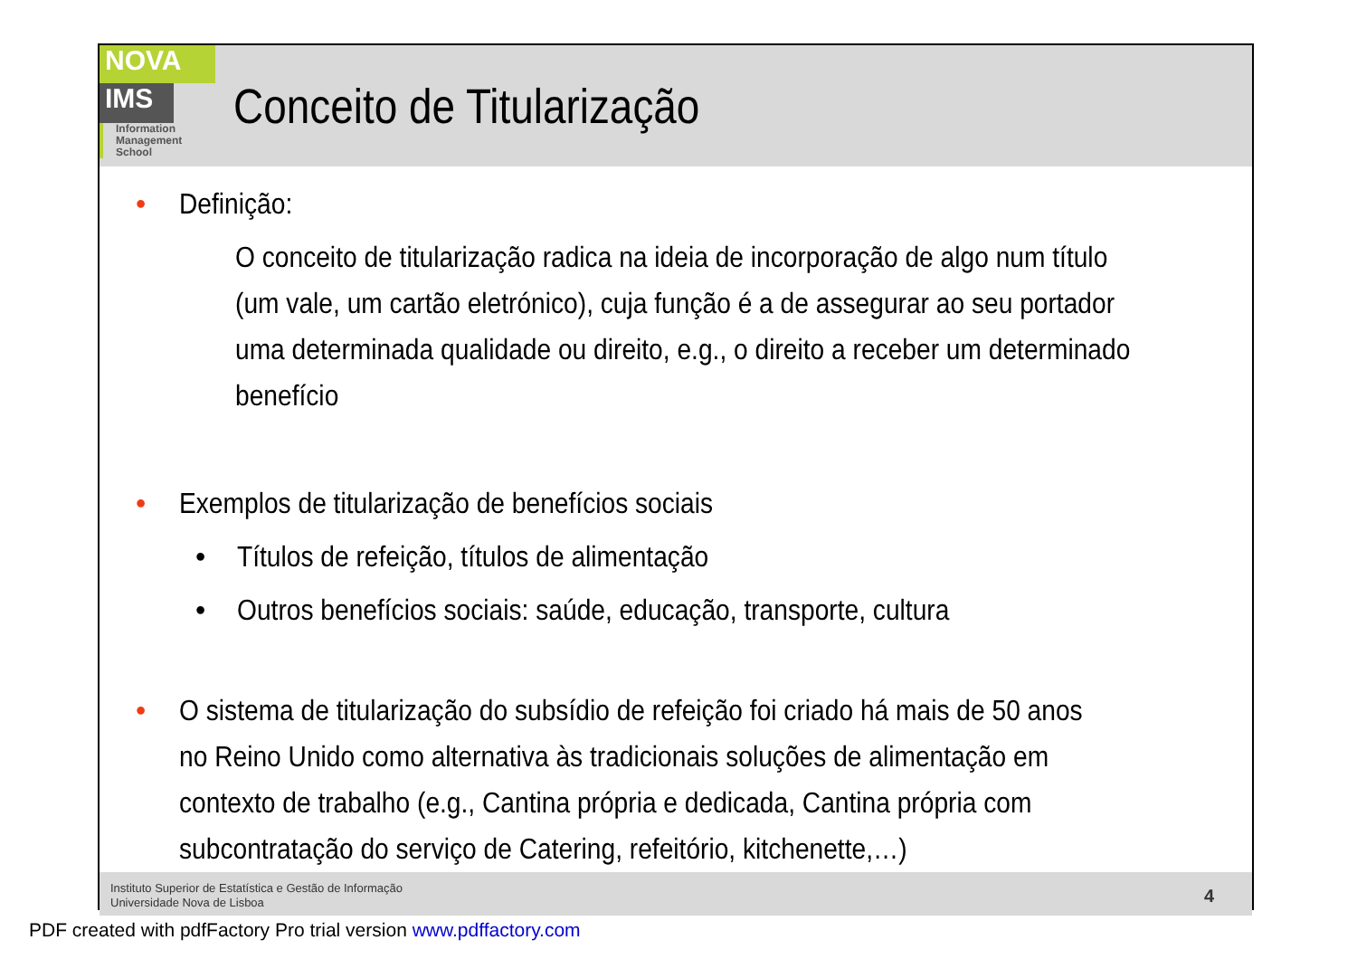NOVA
IMS
Information
Management
School
Conceito de Titularização
• Definição:
O conceito de titularização radica na ideia de incorporação de algo num título (um vale, um cartão eletrónico), cuja função é a de assegurar ao seu portador uma determinada qualidade ou direito, e.g., o direito a receber um determinado benefício
• Exemplos de titularização de benefícios sociais
• Títulos de refeição, títulos de alimentação
• Outros benefícios sociais: saúde, educação, transporte, cultura
• O sistema de titularização do subsídio de refeição foi criado há mais de 50 anos no Reino Unido como alternativa às tradicionais soluções de alimentação em contexto de trabalho (e.g., Cantina própria e dedicada, Cantina própria com subcontratação do serviço de Catering, refeitório, kitchenette,…)
Instituto Superior de Estatística e Gestão de Informação
Universidade Nova de Lisboa
4
PDF created with pdfFactory Pro trial version www.pdffactory.com